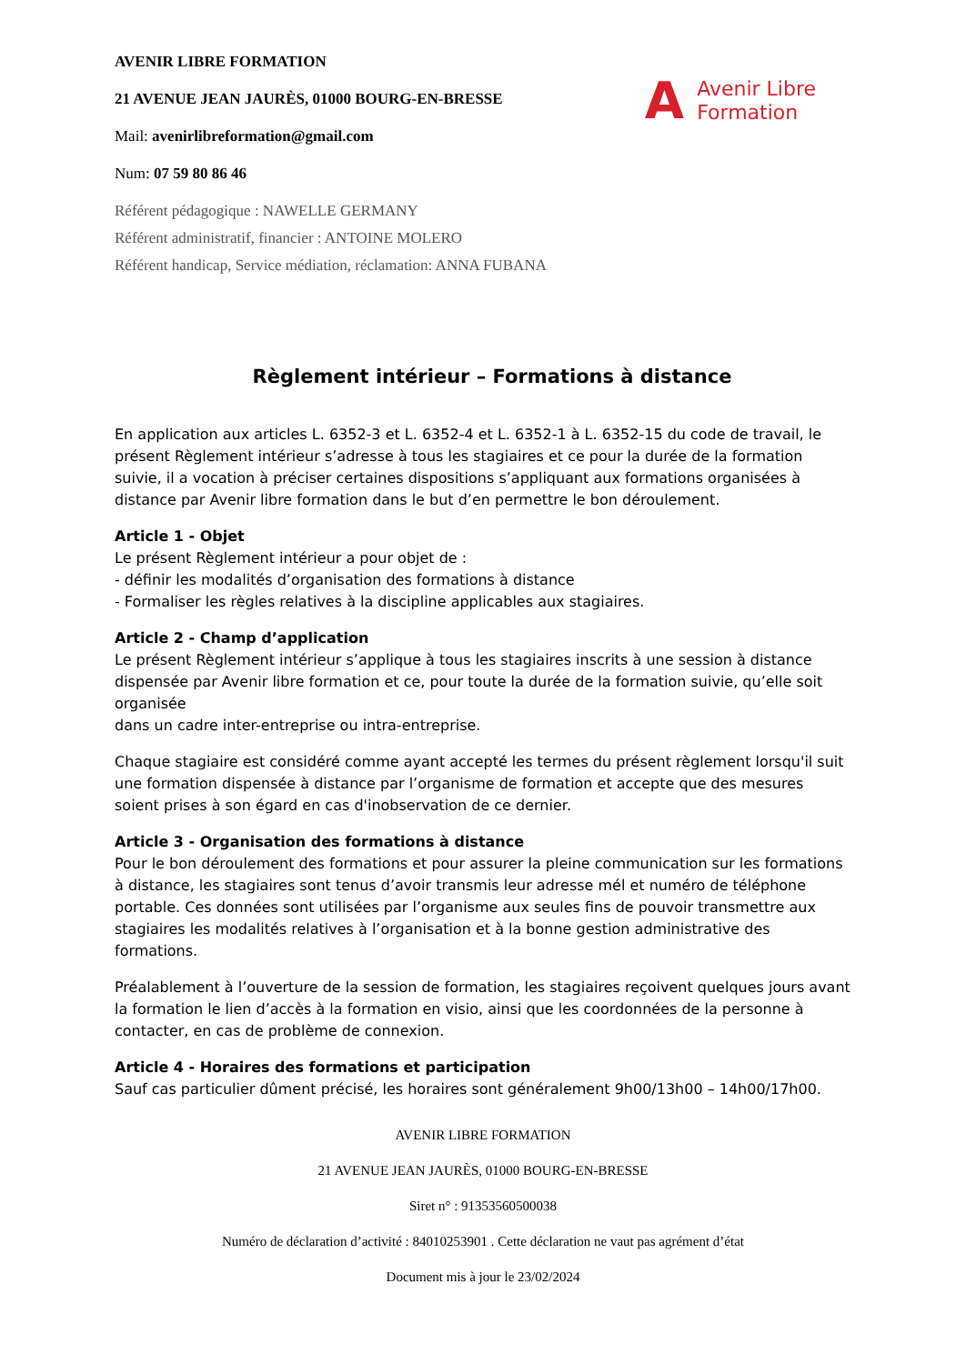AVENIR LIBRE FORMATION
21 AVENUE JEAN JAURÈS, 01000 BOURG-EN-BRESSE
Mail: avenirlibreformation@gmail.com
Num: 07 59 80 86 46
A Avenir Libre
Formation
Référent pédagogique : NAWELLE GERMANY
Référent administratif, financier : ANTOINE MOLERO
Référent handicap, Service médiation, réclamation: ANNA FUBANA
Règlement intérieur – Formations à distance
En application aux articles L. 6352-3 et L. 6352-4 et L. 6352-1 à L. 6352-15 du code de travail, le présent Règlement intérieur s’adresse à tous les stagiaires et ce pour la durée de la formation suivie, il a vocation à préciser certaines dispositions s’appliquant aux formations organisées à distance par Avenir libre formation dans le but d’en permettre le bon déroulement.
Article 1 - Objet
Le présent Règlement intérieur a pour objet de :
- définir les modalités d’organisation des formations à distance
- Formaliser les règles relatives à la discipline applicables aux stagiaires.
Article 2 - Champ d’application
Le présent Règlement intérieur s’applique à tous les stagiaires inscrits à une session à distance dispensée par Avenir libre formation et ce, pour toute la durée de la formation suivie, qu’elle soit organisée
dans un cadre inter-entreprise ou intra-entreprise.
Chaque stagiaire est considéré comme ayant accepté les termes du présent règlement lorsqu'il suit une formation dispensée à distance par l’organisme de formation et accepte que des mesures soient prises à son égard en cas d'inobservation de ce dernier.
Article 3 - Organisation des formations à distance
Pour le bon déroulement des formations et pour assurer la pleine communication sur les formations à distance, les stagiaires sont tenus d’avoir transmis leur adresse mél et numéro de téléphone portable. Ces données sont utilisées par l’organisme aux seules fins de pouvoir transmettre aux stagiaires les modalités relatives à l’organisation et à la bonne gestion administrative des formations.
Préalablement à l’ouverture de la session de formation, les stagiaires reçoivent quelques jours avant la formation le lien d’accès à la formation en visio, ainsi que les coordonnées de la personne à contacter, en cas de problème de connexion.
Article 4 - Horaires des formations et participation
Sauf cas particulier dûment précisé, les horaires sont généralement 9h00/13h00 – 14h00/17h00.
AVENIR LIBRE FORMATION
21 AVENUE JEAN JAURÈS, 01000 BOURG-EN-BRESSE
Siret n° : 91353560500038
Numéro de déclaration d’activité : 84010253901 . Cette déclaration ne vaut pas agrément d’état
Document mis à jour le 23/02/2024